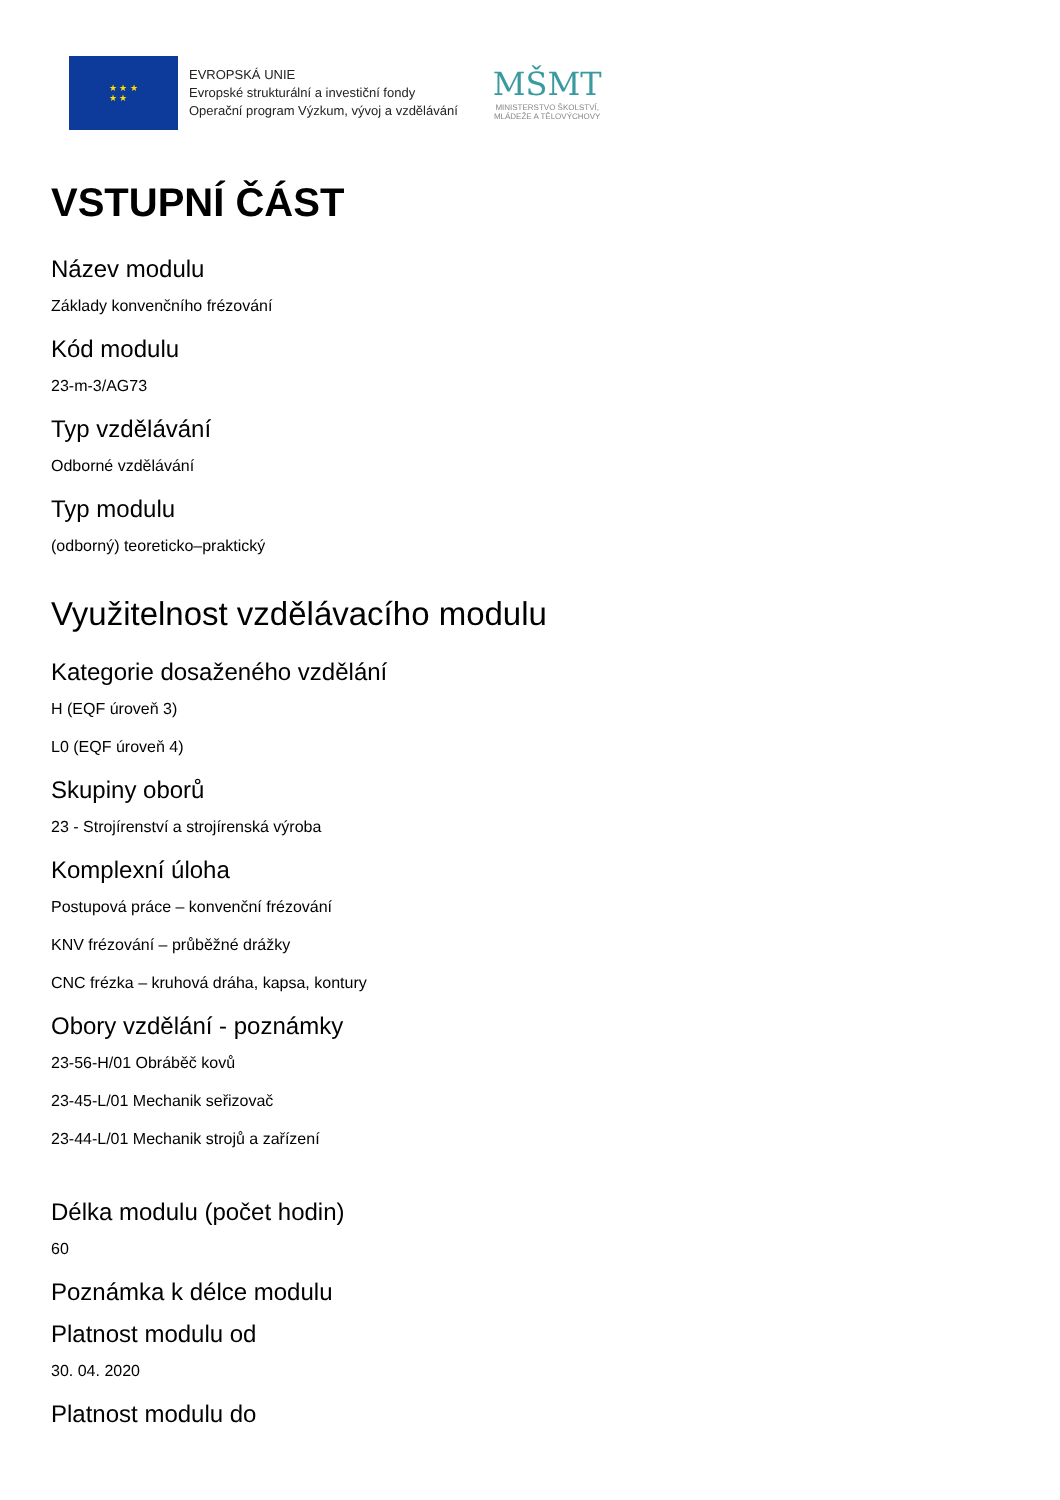★ ★ ★
★ ★
EVROPSKÁ UNIE
Evropské strukturální a investiční fondy
Operační program Výzkum, vývoj a vzdělávání
MŠMT
MINISTERSTVO ŠKOLSTVÍ,
MLÁDEŽE A TĚLOVÝCHOVY
VSTUPNÍ ČÁST
Název modulu
Základy konvenčního frézování
Kód modulu
23-m-3/AG73
Typ vzdělávání
Odborné vzdělávání
Typ modulu
(odborný) teoreticko–praktický
Využitelnost vzdělávacího modulu
Kategorie dosaženého vzdělání
H (EQF úroveň 3)
L0 (EQF úroveň 4)
Skupiny oborů
23 - Strojírenství a strojírenská výroba
Komplexní úloha
Postupová práce – konvenční frézování
KNV frézování – průběžné drážky
CNC frézka – kruhová dráha, kapsa, kontury
Obory vzdělání - poznámky
23-56-H/01 Obráběč kovů
23-45-L/01 Mechanik seřizovač
23-44-L/01 Mechanik strojů a zařízení
Délka modulu (počet hodin)
60
Poznámka k délce modulu
Platnost modulu od
30. 04. 2020
Platnost modulu do